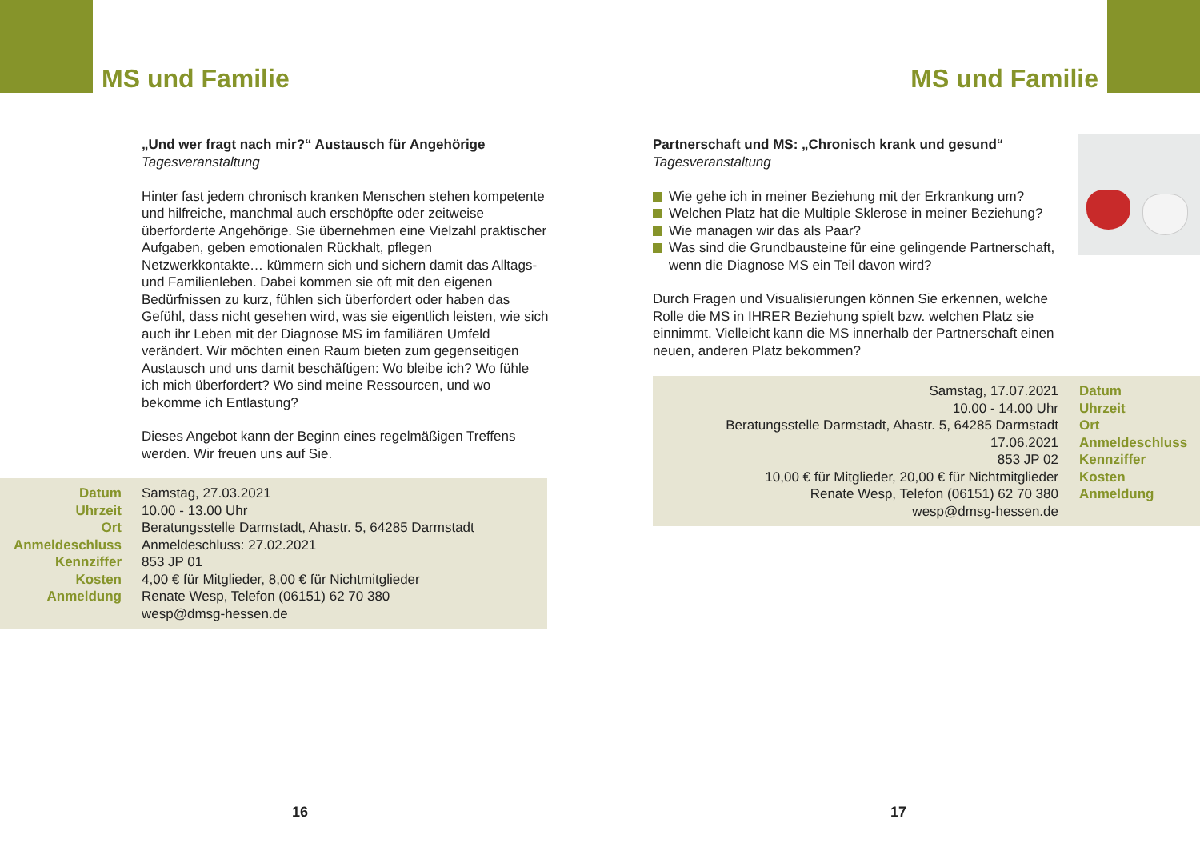MS und Familie
„Und wer fragt nach mir?“ Austausch für Angehörige
Tagesveranstaltung
Hinter fast jedem chronisch kranken Menschen stehen kompetente und hilfreiche, manchmal auch erschöpfte oder zeitweise überforderte Angehörige. Sie übernehmen eine Vielzahl praktischer Aufgaben, geben emotionalen Rückhalt, pflegen Netzwerkkontakte… kümmern sich und sichern damit das Alltags- und Familienleben. Dabei kommen sie oft mit den eigenen Bedürfnissen zu kurz, fühlen sich überfordert oder haben das Gefühl, dass nicht gesehen wird, was sie eigentlich leisten, wie sich auch ihr Leben mit der Diagnose MS im familiären Umfeld verändert. Wir möchten einen Raum bieten zum gegenseitigen Austausch und uns damit beschäftigen: Wo bleibe ich? Wo fühle ich mich überfordert? Wo sind meine Ressourcen, und wo bekomme ich Entlastung?
Dieses Angebot kann der Beginn eines regelmäßigen Treffens werden. Wir freuen uns auf Sie.
| Datum | Samstag, 27.03.2021 |
| Uhrzeit | 10.00 - 13.00 Uhr |
| Ort | Beratungsstelle Darmstadt, Ahastr. 5, 64285 Darmstadt |
| Anmeldeschluss | Anmeldeschluss: 27.02.2021 |
| Kennziffer | 853 JP 01 |
| Kosten | 4,00 € für Mitglieder, 8,00 € für Nichtmitglieder |
| Anmeldung | Renate Wesp, Telefon (06151) 62 70 380 wesp@dmsg-hessen.de |
16
MS und Familie
Partnerschaft und MS: „Chronisch krank und gesund“
Tagesveranstaltung
Wie gehe ich in meiner Beziehung mit der Erkrankung um?
Welchen Platz hat die Multiple Sklerose in meiner Beziehung?
Wie managen wir das als Paar?
Was sind die Grundbausteine für eine gelingende Partnerschaft, wenn die Diagnose MS ein Teil davon wird?
Durch Fragen und Visualisierungen können Sie erkennen, welche Rolle die MS in IHRER Beziehung spielt bzw. welchen Platz sie einnimmt. Vielleicht kann die MS innerhalb der Partnerschaft einen neuen, anderen Platz bekommen?
| Samstag, 17.07.2021 | Datum |
| 10.00 - 14.00 Uhr | Uhrzeit |
| Beratungsstelle Darmstadt, Ahastr. 5, 64285 Darmstadt | Ort |
| 17.06.2021 | Anmeldeschluss |
| 853 JP 02 | Kennziffer |
| 10,00 € für Mitglieder, 20,00 € für Nichtmitglieder | Kosten |
| Renate Wesp, Telefon (06151) 62 70 380 wesp@dmsg-hessen.de | Anmeldung |
17